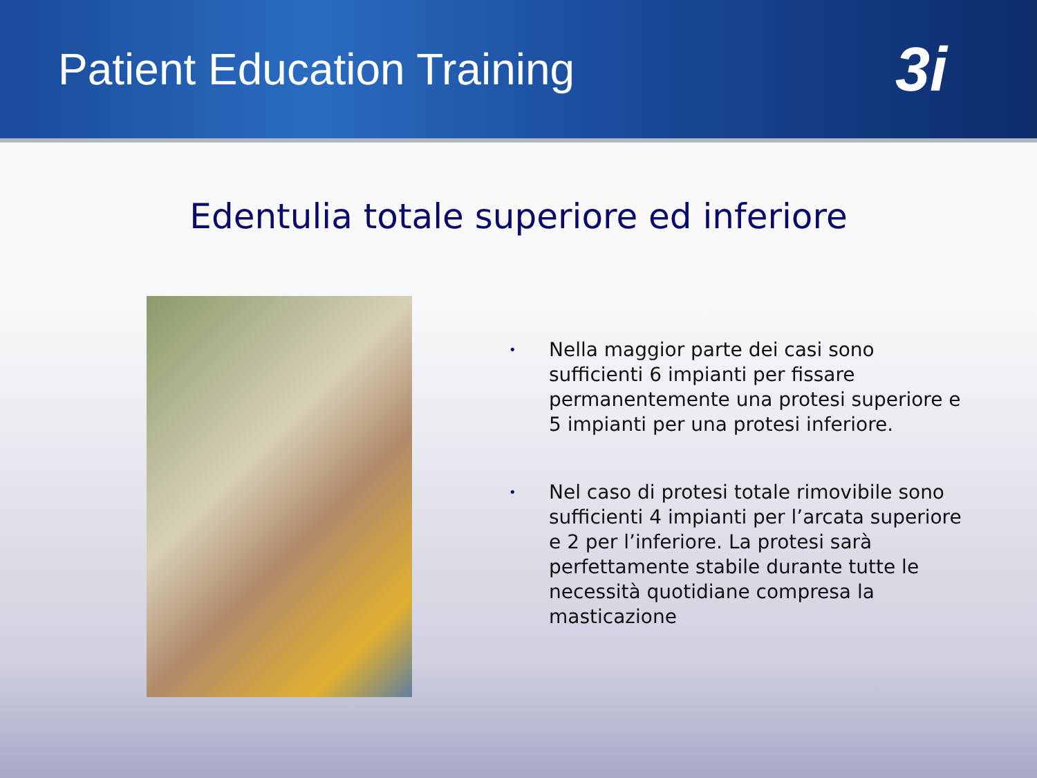Patient Education Training
3i
Edentulia totale superiore ed inferiore
•
Nella maggior parte dei casi sono sufficienti 6 impianti per fissare permanentemente una protesi superiore e 5 impianti per una protesi inferiore.
•
Nel caso di protesi totale rimovibile sono sufficienti 4 impianti per l’arcata superiore e 2 per l’inferiore. La protesi sarà perfettamente stabile durante tutte le necessità quotidiane compresa la masticazione